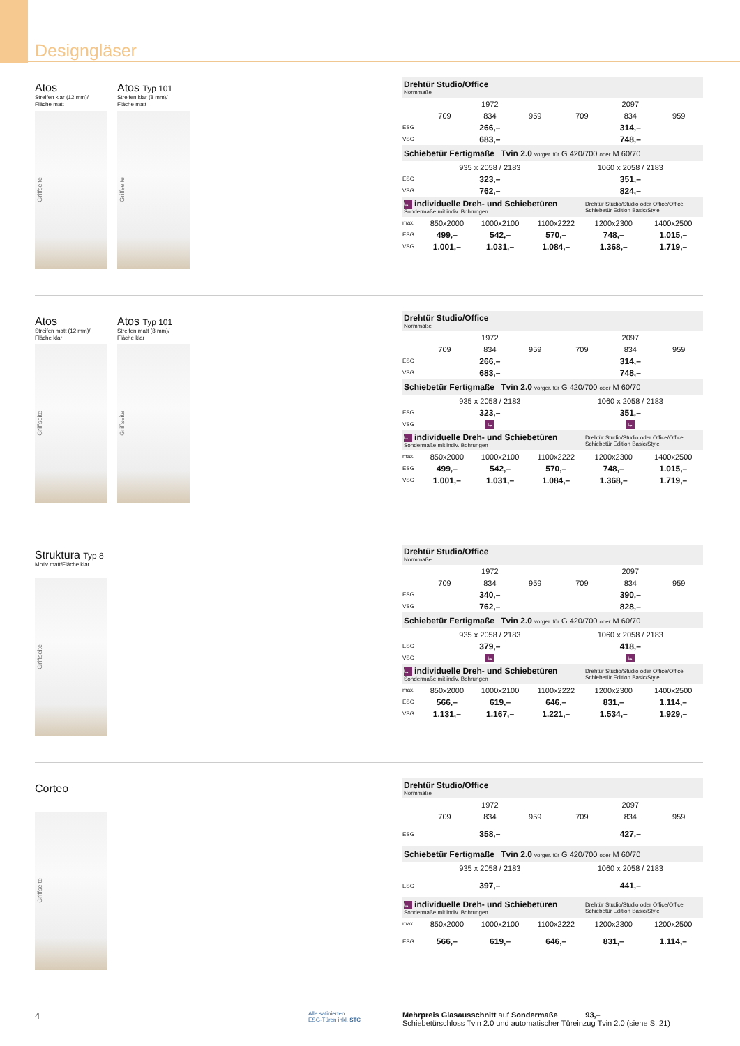Designgläser
Atos
Streifen klar (12 mm)/
Fläche matt
Griffseite
Atos Typ 101
Streifen klar (8 mm)/
Fläche matt
Griffseite
| Drehtür Studio/Office Normmaße | | | | | | |
| | 1972 | | | 2097 | | |
| | 709 | 834 | 959 | 709 | 834 | 959 |
| ESG | 266,– | | | 314,– | | |
| VSG | 683,– | | | 748,– | | |
| Schiebetür Fertigmaße Tvin 2.0 vorger. für G 420/700 oder M 60/70 | | | | | | |
| | 935 x 2058 / 2183 | | | 1060 x 2058 / 2183 | | |
| ESG | 323,– | | | 351,– | | |
| VSG | 762,– | | | 824,– | | |
| ⮡ individuelle Dreh- und Schiebetüren Sondermaße mit indiv. Bohrungen | | | | Drehtür Studio/Studio oder Office/Office Schiebetür Edition Basic/Style | |
| max. | 850x2000 | 1000x2100 | 1100x2222 | 1200x2300 | 1400x2500 |
| ESG | 499,– | 542,– | 570,– | 748,– | 1.015,– |
| VSG | 1.001,– | 1.031,– | 1.084,– | 1.368,– | 1.719,– |
Atos
Streifen matt (12 mm)/
Fläche klar
Griffseite
Atos Typ 101
Streifen matt (8 mm)/
Fläche klar
Griffseite
| Drehtür Studio/Office Normmaße | | | | | | |
| | 1972 | | | 2097 | | |
| | 709 | 834 | 959 | 709 | 834 | 959 |
| ESG | 266,– | | | 314,– | | |
| VSG | 683,– | | | 748,– | | |
| Schiebetür Fertigmaße Tvin 2.0 vorger. für G 420/700 oder M 60/70 | | | | | | |
| | 935 x 2058 / 2183 | | | 1060 x 2058 / 2183 | | |
| ESG | 323,– | | | 351,– | | |
| VSG | ⮡ | | | ⮡ | | |
| ⮡ individuelle Dreh- und Schiebetüren Sondermaße mit indiv. Bohrungen | | | | Drehtür Studio/Studio oder Office/Office Schiebetür Edition Basic/Style | |
| max. | 850x2000 | 1000x2100 | 1100x2222 | 1200x2300 | 1400x2500 |
| ESG | 499,– | 542,– | 570,– | 748,– | 1.015,– |
| VSG | 1.001,– | 1.031,– | 1.084,– | 1.368,– | 1.719,– |
Struktura Typ 8
Motiv matt/Fläche klar
Griffseite
| Drehtür Studio/Office Normmaße | | | | | | |
| | 1972 | | | 2097 | | |
| | 709 | 834 | 959 | 709 | 834 | 959 |
| ESG | 340,– | | | 390,– | | |
| VSG | 762,– | | | 828,– | | |
| Schiebetür Fertigmaße Tvin 2.0 vorger. für G 420/700 oder M 60/70 | | | | | | |
| | 935 x 2058 / 2183 | | | 1060 x 2058 / 2183 | | |
| ESG | 379,– | | | 418,– | | |
| VSG | ⮡ | | | ⮡ | | |
| ⮡ individuelle Dreh- und Schiebetüren Sondermaße mit indiv. Bohrungen | | | | Drehtür Studio/Studio oder Office/Office Schiebetür Edition Basic/Style | |
| max. | 850x2000 | 1000x2100 | 1100x2222 | 1200x2300 | 1400x2500 |
| ESG | 566,– | 619,– | 646,– | 831,– | 1.114,– |
| VSG | 1.131,– | 1.167,– | 1.221,– | 1.534,– | 1.929,– |
Corteo
Griffseite
| Drehtür Studio/Office Normmaße | | | | | | |
| | 1972 | | | 2097 | | |
| | 709 | 834 | 959 | 709 | 834 | 959 |
| ESG | 358,– | | | 427,– | | |
| Schiebetür Fertigmaße Tvin 2.0 vorger. für G 420/700 oder M 60/70 | | | | | | |
| | 935 x 2058 / 2183 | | | 1060 x 2058 / 2183 | | |
| ESG | 397,– | | | 441,– | | |
| ⮡ individuelle Dreh- und Schiebetüren Sondermaße mit indiv. Bohrungen | | | | Drehtür Studio/Studio oder Office/Office Schiebetür Edition Basic/Style | |
| max. | 850x2000 | 1000x2100 | 1100x2222 | 1200x2300 | 1200x2500 |
| ESG | 566,– | 619,– | 646,– | 831,– | 1.114,– |
4
Alle satinierten
ESG-Türen inkl. STC
Mehrpreis Glasausschnitt auf Sondermaße 93,–
Schiebetürschloss Tvin 2.0 und automatischer Türeinzug Tvin 2.0 (siehe S. 21)